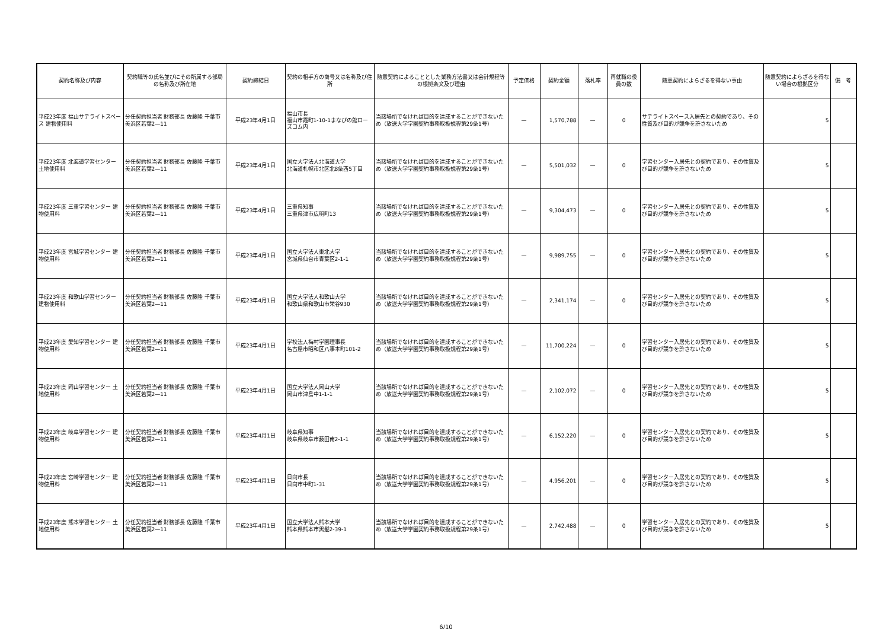| 契約名称及び内容 | 契約職等の氏名並びにその所属する部局の名称及び所在地 | 契約締結日 | 契約の相手方の商号又は名称及び住所 | 随意契約によることとした業務方法書又は会計規程等の根拠条文及び理由 | 予定価格 | 契約金額 | 落札率 | 再就職の役員の数 | 随意契約によらざるを得ない事由 | 随意契約によらざるを得ない場合の根拠区分 | 備 考 |
| --- | --- | --- | --- | --- | --- | --- | --- | --- | --- | --- | --- |
| 平成23年度 福山サテライトスペース 建物使用料 | 分任契約担当者 財務部長 佐藤隆 千葉市美浜区若葉2—11 | 平成23年4月1日 | 福山市長 福山市霞町1-10-1まなびの館ローズコム内 | 当該場所でなければ目的を達成することができないため（放送大学学園契約事務取扱規程第29条1号） | — | 1,570,788 | — | 0 | サテライトスペース入居先との契約であり、その性質及び目的が競争を許さないため | 5 | |
| 平成23年度 北海道学習センター 土地使用料 | 分任契約担当者 財務部長 佐藤隆 千葉市美浜区若葉2—11 | 平成23年4月1日 | 国立大学法人北海道大学 北海道札幌市北区北8条西5丁目 | 当該場所でなければ目的を達成することができないため（放送大学学園契約事務取扱規程第29条1号） | — | 5,501,032 | — | 0 | 学習センター入居先との契約であり、その性質及び目的が競争を許さないため | 5 | |
| 平成23年度 三重学習センター 建物使用料 | 分任契約担当者 財務部長 佐藤隆 千葉市美浜区若葉2—11 | 平成23年4月1日 | 三重県知事 三重県津市広明町13 | 当該場所でなければ目的を達成することができないため（放送大学学園契約事務取扱規程第29条1号） | — | 9,304,473 | — | 0 | 学習センター入居先との契約であり、その性質及び目的が競争を許さないため | 5 | |
| 平成23年度 宮城学習センター 建物使用料 | 分任契約担当者 財務部長 佐藤隆 千葉市美浜区若葉2—11 | 平成23年4月1日 | 国立大学法人東北大学 宮城県仙台市青葉区2-1-1 | 当該場所でなければ目的を達成することができないため（放送大学学園契約事務取扱規程第29条1号） | — | 9,989,755 | — | 0 | 学習センター入居先との契約であり、その性質及び目的が競争を許さないため | 5 | |
| 平成23年度 和歌山学習センター 建物使用料 | 分任契約担当者 財務部長 佐藤隆 千葉市美浜区若葉2—11 | 平成23年4月1日 | 国立大学法人和歌山大学 和歌山県和歌山市栄谷930 | 当該場所でなければ目的を達成することができないため（放送大学学園契約事務取扱規程第29条1号） | — | 2,341,174 | — | 0 | 学習センター入居先との契約であり、その性質及び目的が競争を許さないため | 5 | |
| 平成23年度 愛知学習センター 建物使用料 | 分任契約担当者 財務部長 佐藤隆 千葉市美浜区若葉2—11 | 平成23年4月1日 | 学校法人梅村学園理事長 名古屋市昭和区八事本町101-2 | 当該場所でなければ目的を達成することができないため（放送大学学園契約事務取扱規程第29条1号） | — | 11,700,224 | — | 0 | 学習センター入居先との契約であり、その性質及び目的が競争を許さないため | 5 | |
| 平成23年度 岡山学習センター 土地使用料 | 分任契約担当者 財務部長 佐藤隆 千葉市美浜区若葉2—11 | 平成23年4月1日 | 国立大学法人岡山大学 岡山市津島中1-1-1 | 当該場所でなければ目的を達成することができないため（放送大学学園契約事務取扱規程第29条1号） | — | 2,102,072 | — | 0 | 学習センター入居先との契約であり、その性質及び目的が競争を許さないため | 5 | |
| 平成23年度 岐阜学習センター 建物使用料 | 分任契約担当者 財務部長 佐藤隆 千葉市美浜区若葉2—11 | 平成23年4月1日 | 岐阜県知事 岐阜県岐阜市薮田南2-1-1 | 当該場所でなければ目的を達成することができないため（放送大学学園契約事務取扱規程第29条1号） | — | 6,152,220 | — | 0 | 学習センター入居先との契約であり、その性質及び目的が競争を許さないため | 5 | |
| 平成23年度 宮崎学習センター 建物使用料 | 分任契約担当者 財務部長 佐藤隆 千葉市美浜区若葉2—11 | 平成23年4月1日 | 日向市長 日向市中町1-31 | 当該場所でなければ目的を達成することができないため（放送大学学園契約事務取扱規程第29条1号） | — | 4,956,201 | — | 0 | 学習センター入居先との契約であり、その性質及び目的が競争を許さないため | 5 | |
| 平成23年度 熊本学習センター 土地使用料 | 分任契約担当者 財務部長 佐藤隆 千葉市美浜区若葉2—11 | 平成23年4月1日 | 国立大学法人熊本大学 熊本県熊本市黒髪2-39-1 | 当該場所でなければ目的を達成することができないため（放送大学学園契約事務取扱規程第29条1号） | — | 2,742,488 | — | 0 | 学習センター入居先との契約であり、その性質及び目的が競争を許さないため | 5 | |
6/10